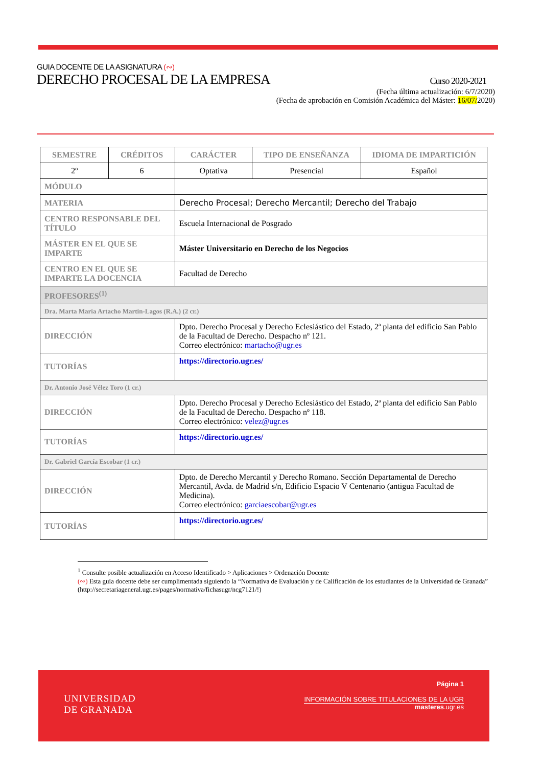GUIA DOCENTE DE LA ASIGNATURA (∾)
DERECHO PROCESAL DE LA EMPRESA Curso 2020-2021
(Fecha última actualización: 6/7/2020)
(Fecha de aprobación en Comisión Académica del Máster: 16/07/2020)
| SEMESTRE | CRÉDITOS | CARÁCTER | TIPO DE ENSEÑANZA | IDIOMA DE IMPARTICIÓN |
| --- | --- | --- | --- | --- |
| 2º | 6 | Optativa | Presencial | Español |
| MÓDULO | | | | |
| MATERIA | | Derecho Procesal; Derecho Mercantil; Derecho del Trabajo | | |
| CENTRO RESPONSABLE DEL TÍTULO | | Escuela Internacional de Posgrado | | |
| MÁSTER EN EL QUE SE IMPARTE | | Máster Universitario en Derecho de los Negocios | | |
| CENTRO EN EL QUE SE IMPARTE LA DOCENCIA | | Facultad de Derecho | | |
| PROFESORES<sup>(1)</sup> | | | | |
| Dra. Marta María Artacho Martín-Lagos (R.A.) (2 cr.) | | | | |
| DIRECCIÓN | | Dpto. Derecho Procesal y Derecho Eclesiástico del Estado, 2ª planta del edificio San Pablo de la Facultad de Derecho. Despacho nº 121. Correo electrónico: martacho@ugr.es | | |
| TUTORÍAS | | https://directorio.ugr.es/ | | |
| Dr. Antonio José Vélez Toro (1 cr.) | | | | |
| DIRECCIÓN | | Dpto. Derecho Procesal y Derecho Eclesiástico del Estado, 2ª planta del edificio San Pablo de la Facultad de Derecho. Despacho nº 118. Correo electrónico: velez@ugr.es | | |
| TUTORÍAS | | https://directorio.ugr.es/ | | |
| Dr. Gabriel García Escobar (1 cr.) | | | | |
| DIRECCIÓN | | Dpto. de Derecho Mercantil y Derecho Romano. Sección Departamental de Derecho Mercantil, Avda. de Madrid s/n, Edificio Espacio V Centenario (antigua Facultad de Medicina). Correo electrónico: garciaescobar@ugr.es | | |
| TUTORÍAS | | https://directorio.ugr.es/ | | |
<sup>1</sup> Consulte posible actualización en Acceso Identificado > Aplicaciones > Ordenación Docente
(∾) Esta guía docente debe ser cumplimentada siguiendo la “Normativa de Evaluación y de Calificación de los estudiantes de la Universidad de Granada” (http://secretariageneral.ugr.es/pages/normativa/fichasugr/ncg7121/!)
UNIVERSIDAD
DE GRANADA
Página 1
INFORMACIÓN SOBRE TITULACIONES DE LA UGR
masteres.ugr.es